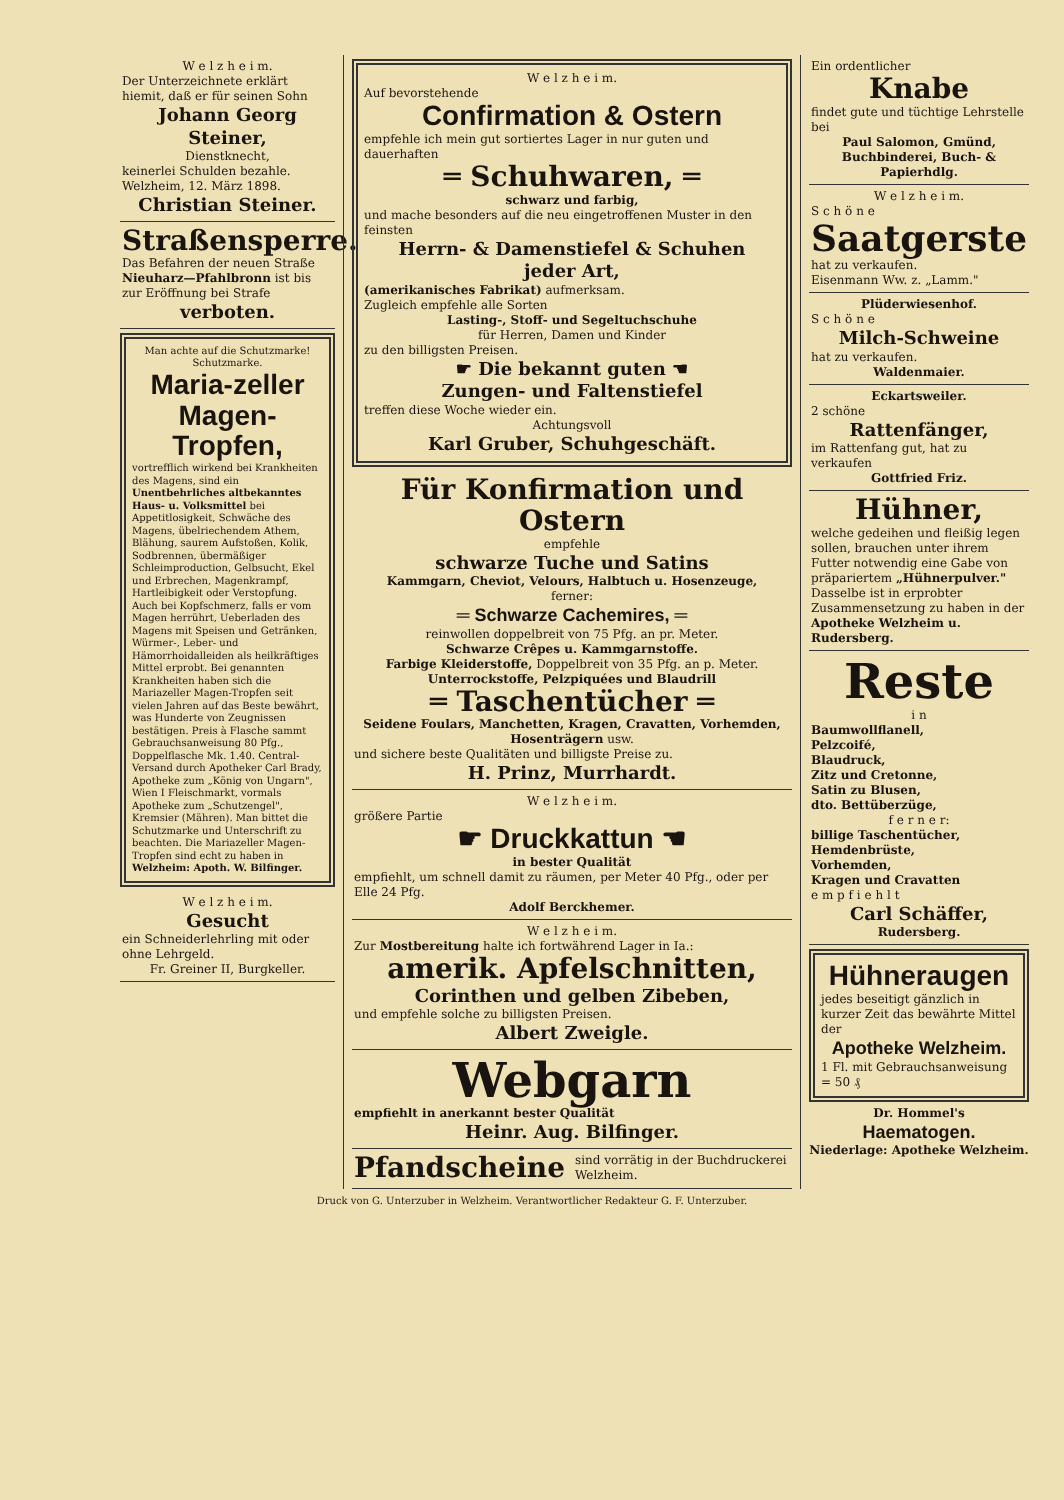W e l z h e i m.
Der Unterzeichnete erklärt hiemit, daß er für seinen Sohn
Johann Georg Steiner,
Dienstknecht,
keinerlei Schulden bezahle.
Welzheim, 12. März 1898.
Christian Steiner.
Straßensperre.
Das Befahren der neuen Straße Nieuharz—Pfahlbronn ist bis zur Eröffnung bei Strafe
verboten.
Man achte auf die Schutzmarke! Schutzmarke.
Maria-zeller Magen- Tropfen,
vortrefflich wirkend bei Krankheiten des Magens, sind ein Unentbehrliches altbekanntes Haus- u. Volksmittel bei Appetitlosigkeit, Schwäche des Magens, übelriechendem Athem, Blähung, saurem Aufstoßen, Kolik, Sodbrennen, übermäßiger Schleimproduction, Gelbsucht, Ekel und Erbrechen, Magenkrampf, Hartleibigkeit oder Verstopfung. Auch bei Kopfschmerz, falls er vom Magen herrührt, Ueberladen des Magens mit Speisen und Getränken, Würmer-, Leber- und Hämorrhoidalleiden als heilkräftiges Mittel erprobt. Bei genannten Krankheiten haben sich die Mariazeller Magen-Tropfen seit vielen Jahren auf das Beste bewährt, was Hunderte von Zeugnissen bestätigen. Preis à Flasche sammt Gebrauchsanweisung 80 Pfg., Doppelflasche Mk. 1.40. Central-Versand durch Apotheker Carl Brady, Apotheke zum „König von Ungarn", Wien I Fleischmarkt, vormals Apotheke zum „Schutzengel", Kremsier (Mähren). Man bittet die Schutzmarke und Unterschrift zu beachten. Die Mariazeller Magen-Tropfen sind echt zu haben in
Welzheim: Apoth. W. Bilfinger.
W e l z h e i m.
Gesucht
ein Schneiderlehrling mit oder ohne Lehrgeld.
Fr. Greiner II, Burgkeller.
W e l z h e i m.
Auf bevorstehende
Confirmation & Ostern
empfehle ich mein gut sortiertes Lager in nur guten und dauerhaften
═ Schuhwaren, ═
schwarz und farbig,
und mache besonders auf die neu eingetroffenen Muster in den feinsten
Herrn- & Damenstiefel & Schuhen
jeder Art,
(amerikanisches Fabrikat) aufmerksam.
Zugleich empfehle alle Sorten
Lasting-, Stoff- und Segeltuchschuhe
für Herren, Damen und Kinder
zu den billigsten Preisen.
☛ Die bekannt guten ☚
Zungen- und Faltenstiefel
treffen diese Woche wieder ein.
Achtungsvoll
Karl Gruber, Schuhgeschäft.
Für Konfirmation und Ostern
empfehle
schwarze Tuche und Satins
Kammgarn, Cheviot, Velours, Halbtuch u. Hosenzeuge,
ferner:
═ Schwarze Cachemires, ═
reinwollen doppelbreit von 75 Pfg. an pr. Meter.
Schwarze Crêpes u. Kammgarnstoffe.
Farbige Kleiderstoffe, Doppelbreit von 35 Pfg. an p. Meter.
Unterrockstoffe, Pelzpiquées und Blaudrill
═ Taschentücher ═
Seidene Foulars, Manchetten, Kragen, Cravatten, Vorhemden, Hosenträgern usw.
und sichere beste Qualitäten und billigste Preise zu.
H. Prinz, Murrhardt.
W e l z h e i m.
größere Partie
☛ Druckkattun ☚
in bester Qualität
empfiehlt, um schnell damit zu räumen, per Meter 40 Pfg., oder per Elle 24 Pfg.
Adolf Berckhemer.
W e l z h e i m.
Zur Mostbereitung halte ich fortwährend Lager in Ia.:
amerik. Apfelschnitten,
Corinthen und gelben Zibeben,
und empfehle solche zu billigsten Preisen.
Albert Zweigle.
Webgarn
empfiehlt in anerkannt bester Qualität
Heinr. Aug. Bilfinger.
Pfandscheine sind vorrätig in der Buchdruckerei Welzheim.
Ein ordentlicher
Knabe
findet gute und tüchtige Lehrstelle bei
Paul Salomon, Gmünd,
Buchbinderei, Buch- & Papierhdlg.
W e l z h e i m.
S c h ö n e
Saatgerste
hat zu verkaufen.
Eisenmann Ww. z. „Lamm."
Plüderwiesenhof.
S c h ö n e
Milch-Schweine
hat zu verkaufen.
Waldenmaier.
Eckartsweiler.
2 schöne
Rattenfänger,
im Rattenfang gut, hat zu verkaufen
Gottfried Friz.
Hühner,
welche gedeihen und fleißig legen sollen, brauchen unter ihrem Futter notwendig eine Gabe von präpariertem „Hühnerpulver." Dasselbe ist in erprobter Zusammensetzung zu haben in der Apotheke Welzheim u. Rudersberg.
Reste
i n
Baumwollflanell,
Pelzcoifé,
Blaudruck,
Zitz und Cretonne,
Satin zu Blusen,
dto. Bettüberzüge,
f e r n e r:
billige Taschentücher,
Hemdenbrüste,
Vorhemden,
Kragen und Cravatten
e m p f i e h l t
Carl Schäffer,
Rudersberg.
Hühneraugen
jedes beseitigt gänzlich in kurzer Zeit das bewährte Mittel der
Apotheke Welzheim.
1 Fl. mit Gebrauchsanweisung = 50 ₰
Dr. Hommel's
Haematogen.
Niederlage: Apotheke Welzheim.
Druck von G. Unterzuber in Welzheim. Verantwortlicher Redakteur G. F. Unterzuber.